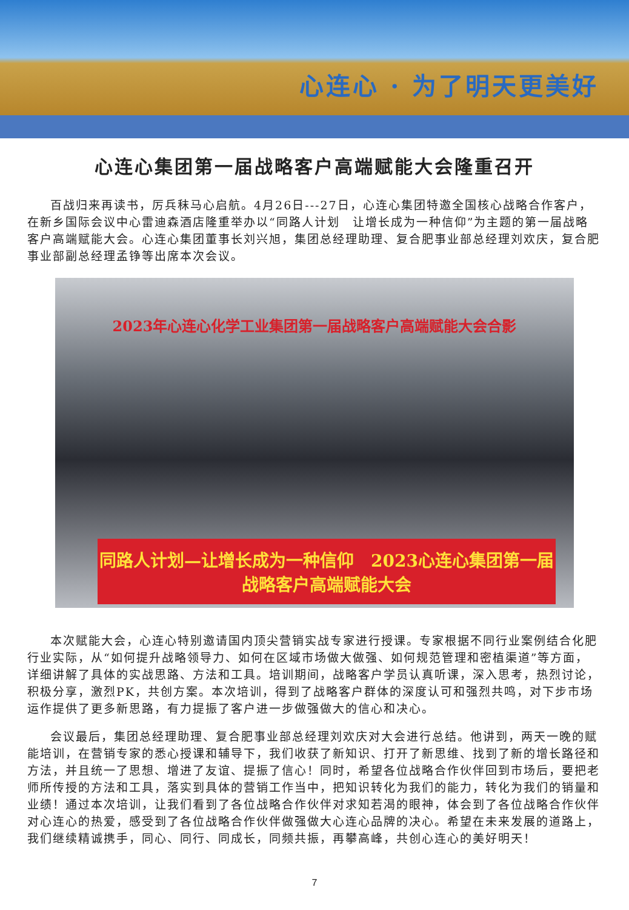心连心 · 为了明天更美好
心连心集团第一届战略客户高端赋能大会隆重召开
百战归来再读书，厉兵秣马心启航。4月26日---27日，心连心集团特邀全国核心战略合作客户，在新乡国际会议中心雷迪森酒店隆重举办以“同路人计划　让增长成为一种信仰”为主题的第一届战略客户高端赋能大会。心连心集团董事长刘兴旭，集团总经理助理、复合肥事业部总经理刘欢庆，复合肥事业部副总经理孟铮等出席本次会议。
2023年心连心化学工业集团第一届战略客户高端赋能大会合影
同路人计划—让增长成为一种信仰　2023心连心集团第一届战略客户高端赋能大会
本次赋能大会，心连心特别邀请国内顶尖营销实战专家进行授课。专家根据不同行业案例结合化肥行业实际，从“如何提升战略领导力、如何在区域市场做大做强、如何规范管理和密植渠道”等方面，详细讲解了具体的实战思路、方法和工具。培训期间，战略客户学员认真听课，深入思考，热烈讨论，积极分享，激烈PK，共创方案。本次培训，得到了战略客户群体的深度认可和强烈共鸣，对下步市场运作提供了更多新思路，有力提振了客户进一步做强做大的信心和决心。
会议最后，集团总经理助理、复合肥事业部总经理刘欢庆对大会进行总结。他讲到，两天一晚的赋能培训，在营销专家的悉心授课和辅导下，我们收获了新知识、打开了新思维、找到了新的增长路径和方法，并且统一了思想、增进了友谊、提振了信心！同时，希望各位战略合作伙伴回到市场后，要把老师所传授的方法和工具，落实到具体的营销工作当中，把知识转化为我们的能力，转化为我们的销量和业绩！通过本次培训，让我们看到了各位战略合作伙伴对求知若渴的眼神，体会到了各位战略合作伙伴对心连心的热爱，感受到了各位战略合作伙伴做强做大心连心品牌的决心。希望在未来发展的道路上，我们继续精诚携手，同心、同行、同成长，同频共振，再攀高峰，共创心连心的美好明天！
7